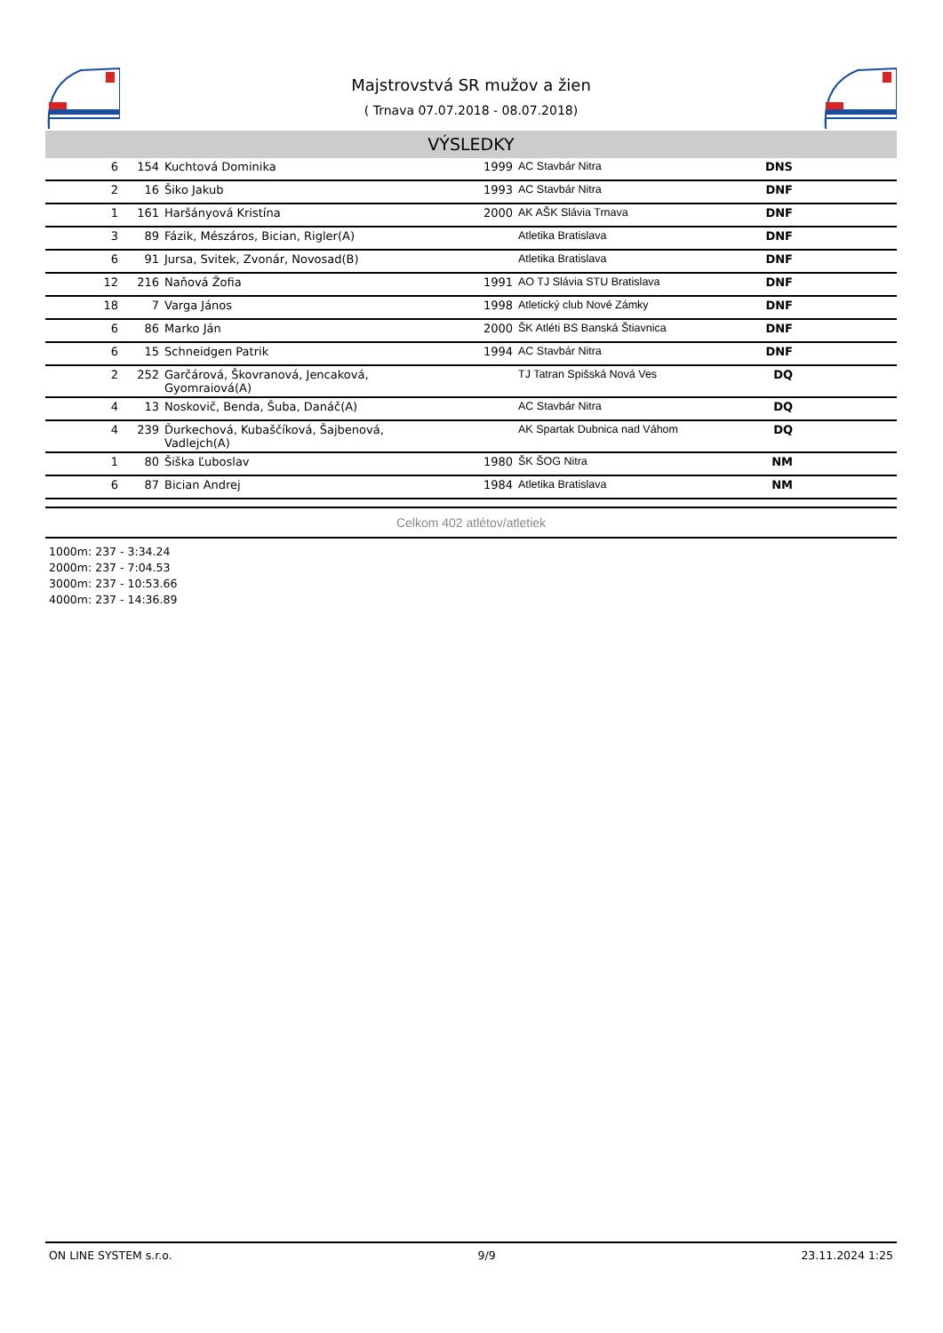Majstrovstvá SR mužov a žien
( Trnava 07.07.2018 - 08.07.2018)
VÝSLEDKY
| 6 | 154 | Kuchtová Dominika | | 1999 | AC Stavbár Nitra | DNS | |
| 2 | 16 | Šiko Jakub | | 1993 | AC Stavbár Nitra | DNF | |
| 1 | 161 | Haršányová Kristína | | 2000 | AK AŠK Slávia Trnava | DNF | |
| 3 | 89 | Fázik, Mészáros, Bician, Rigler(A) | | | Atletika Bratislava | DNF | |
| 6 | 91 | Jursa, Svitek, Zvonár, Novosad(B) | | | Atletika Bratislava | DNF | |
| 12 | 216 | Naňová Žofia | | 1991 | AO TJ Slávia STU Bratislava | DNF | |
| 18 | 7 | Varga János | | 1998 | Atletický club Nové Zámky | DNF | |
| 6 | 86 | Marko Ján | | 2000 | ŠK Atléti BS Banská Štiavnica | DNF | |
| 6 | 15 | Schneidgen Patrik | | 1994 | AC Stavbár Nitra | DNF | |
| 2 | 252 | Garčárová, Škovranová, Jencaková, Gyomraiová(A) | | | TJ Tatran Spišská Nová Ves | DQ | |
| 4 | 13 | Noskovič, Benda, Šuba, Danáč(A) | | | AC Stavbár Nitra | DQ | |
| 4 | 239 | Ďurkechová, Kubaščíková, Šajbenová, Vadlejch(A) | | | AK Spartak Dubnica nad Váhom | DQ | |
| 1 | 80 | Šiška Ľuboslav | | 1980 | ŠK ŠOG Nitra | NM | |
| 6 | 87 | Bician Andrej | | 1984 | Atletika Bratislava | NM | |
Celkom 402 atlétov/atletiek
1000m: 237 - 3:34.24
2000m: 237 - 7:04.53
3000m: 237 - 10:53.66
4000m: 237 - 14:36.89
ON LINE SYSTEM s.r.o. 9/9 23.11.2024 1:25